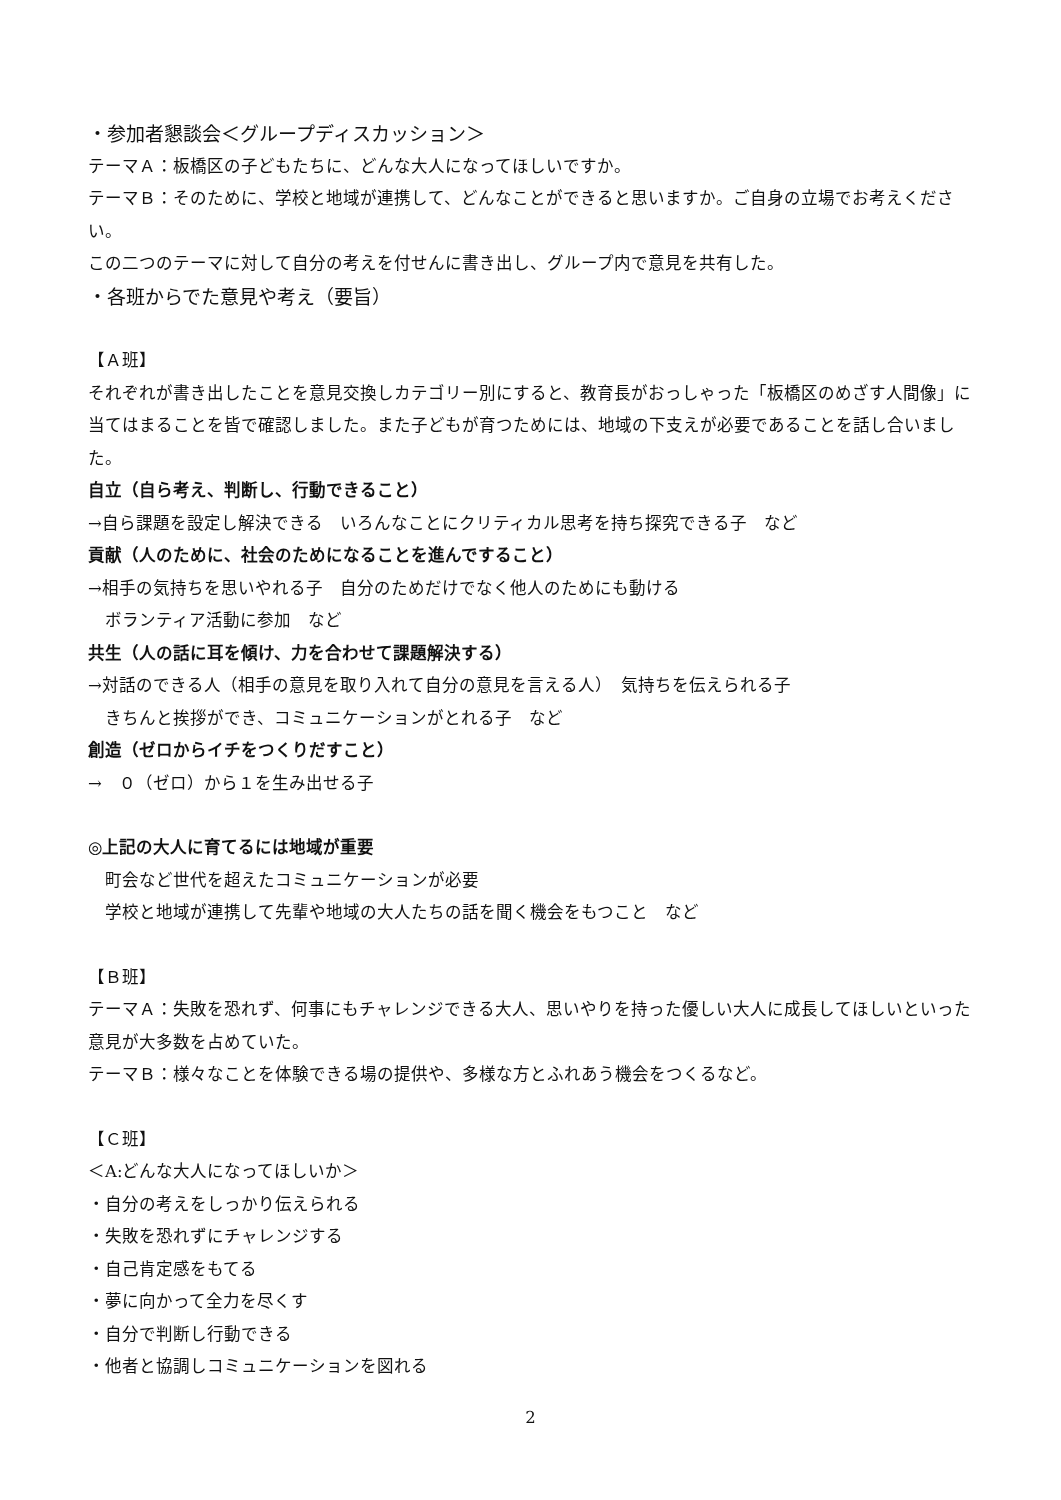・参加者懇談会＜グループディスカッション＞
テーマＡ：板橋区の子どもたちに、どんな大人になってほしいですか。
テーマＢ：そのために、学校と地域が連携して、どんなことができると思いますか。ご自身の立場でお考えください。
この二つのテーマに対して自分の考えを付せんに書き出し、グループ内で意見を共有した。
・各班からでた意見や考え（要旨）
【Ａ班】
それぞれが書き出したことを意見交換しカテゴリー別にすると、教育長がおっしゃった「板橋区のめざす人間像」に当てはまることを皆で確認しました。また子どもが育つためには、地域の下支えが必要であることを話し合いました。
自立（自ら考え、判断し、行動できること）
→自ら課題を設定し解決できる　いろんなことにクリティカル思考を持ち探究できる子　など
貢献（人のために、社会のためになることを進んですること）
→相手の気持ちを思いやれる子　自分のためだけでなく他人のためにも動ける
　ボランティア活動に参加　など
共生（人の話に耳を傾け、力を合わせて課題解決する）
→対話のできる人（相手の意見を取り入れて自分の意見を言える人）　気持ちを伝えられる子
　きちんと挨拶ができ、コミュニケーションがとれる子　など
創造（ゼロからイチをつくりだすこと）
→　０（ゼロ）から１を生み出せる子
◎上記の大人に育てるには地域が重要
　町会など世代を超えたコミュニケーションが必要
　学校と地域が連携して先輩や地域の大人たちの話を聞く機会をもつこと　など
【Ｂ班】
テーマＡ：失敗を恐れず、何事にもチャレンジできる大人、思いやりを持った優しい大人に成長してほしいといった意見が大多数を占めていた。
テーマＢ：様々なことを体験できる場の提供や、多様な方とふれあう機会をつくるなど。
【Ｃ班】
＜A:どんな大人になってほしいか＞
・自分の考えをしっかり伝えられる
・失敗を恐れずにチャレンジする
・自己肯定感をもてる
・夢に向かって全力を尽くす
・自分で判断し行動できる
・他者と協調しコミュニケーションを図れる
2